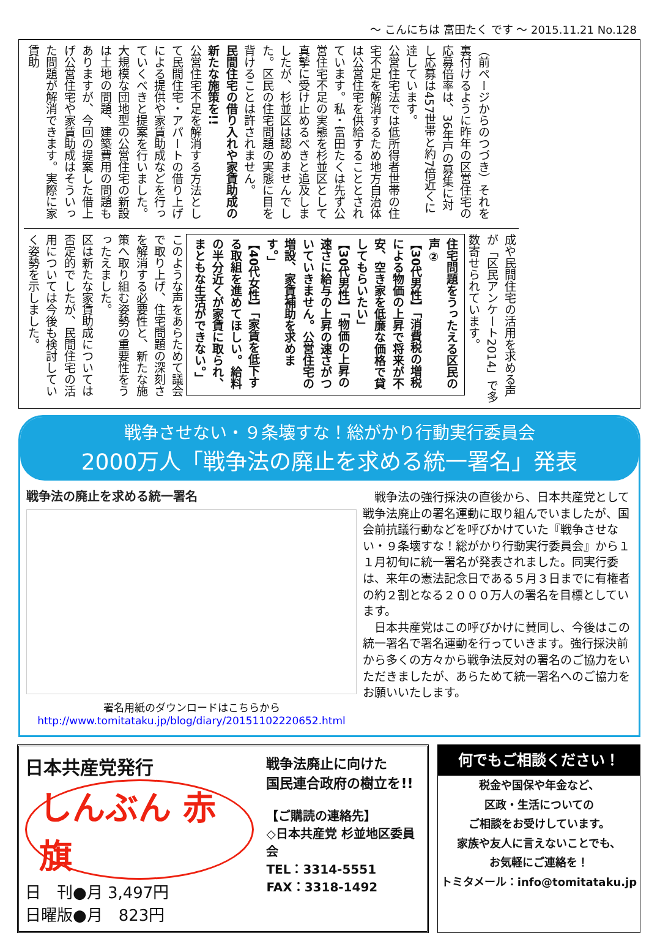～ こんにちは 富田たく です ～ 2015.11.21 No.128
（前ページからのつづき）それを裏付けるように昨年の区営住宅の応募倍率は、36年戸の募集に対し応募は457世帯と約7倍近くに達しています。
公営住宅法では低所得者世帯の住宅不足を解消するため地方自治体は公営住宅を供給することとされています。私・富田たくは先ず公営住宅不足の実態を杉並区として真摯に受け止めるべきと追及しましたが、杉並区は認めませんでした。区民の住宅問題の実態に目を背けることは許されません。
民間住宅の借り入れや家賃助成の新たな施策を!!
公営住宅不足を解消する方法として民間住宅・アパートの借り上げによる提供や家賃助成などを行っていくべきと提案を行いました。
大規模な団地型の公営住宅の新設は土地の問題、建築費用の問題もありますが、今回の提案した借上げ公営住宅や家賃助成はそういった問題が解消できます。実際に家賃助
成や民間住宅の活用を求める声が「区民アンケート2014」で多数寄せられています。 住宅問題をうったえる区民の声②
【30代男性】「消費税の増税による物価の上昇で将来が不安、空き家を低廉な価格で貸してもらいたい」
【30代男性】「物価の上昇の速さに給与の上昇の速さがついていきません。公営住宅の増設、家賃補助を求めます。」
【40代女性】「家賃を低下する取組を進めてほしい。給料の半分近くが家賃に取られ、まともな生活ができない。」 このような声をあらためて議会で取り上げ、住宅問題の深刻さを解消する必要性と、新たな施策へ取り組む姿勢の重要性をうったえました。
区は新たな家賃助成については否定的でしたが、民間住宅の活用については今後も検討していく姿勢を示しました。
戦争させない・９条壊すな！総がかり行動実行委員会
2000万人「戦争法の廃止を求める統一署名」発表
戦争法の廃止を求める統一署名
署名用紙のダウンロードはこちらから
http://www.tomitataku.jp/blog/diary/20151102220652.html
　戦争法の強行採決の直後から、日本共産党として戦争法廃止の署名運動に取り組んでいましたが、国会前抗議行動などを呼びかけていた『戦争させない・９条壊すな！総がかり行動実行委員会』から１１月初旬に統一署名が発表されました。同実行委は、来年の憲法記念日である５月３日までに有権者の約２割となる２０００万人の署名を目標としています。
　日本共産党はこの呼びかけに賛同し、今後はこの統一署名で署名運動を行っていきます。強行採決前から多くの方々から戦争法反対の署名のご協力をいただきましたが、あらためて統一署名へのご協力をお願いいたします。
日本共産党発行
しんぶん 赤旗
日　刊●月 3,497円
日曜版●月　823円
戦争法廃止に向けた
国民連合政府の樹立を!!
【ご購読の連絡先】
◇日本共産党 杉並地区委員会
TEL：3314-5551
FAX：3318-1492
何でもご相談ください！
税金や国保や年金など、
区政・生活についての
ご相談をお受けしています。
家族や友人に言えないことでも、
お気軽にご連絡を！
トミタメール：info@tomitataku.jp